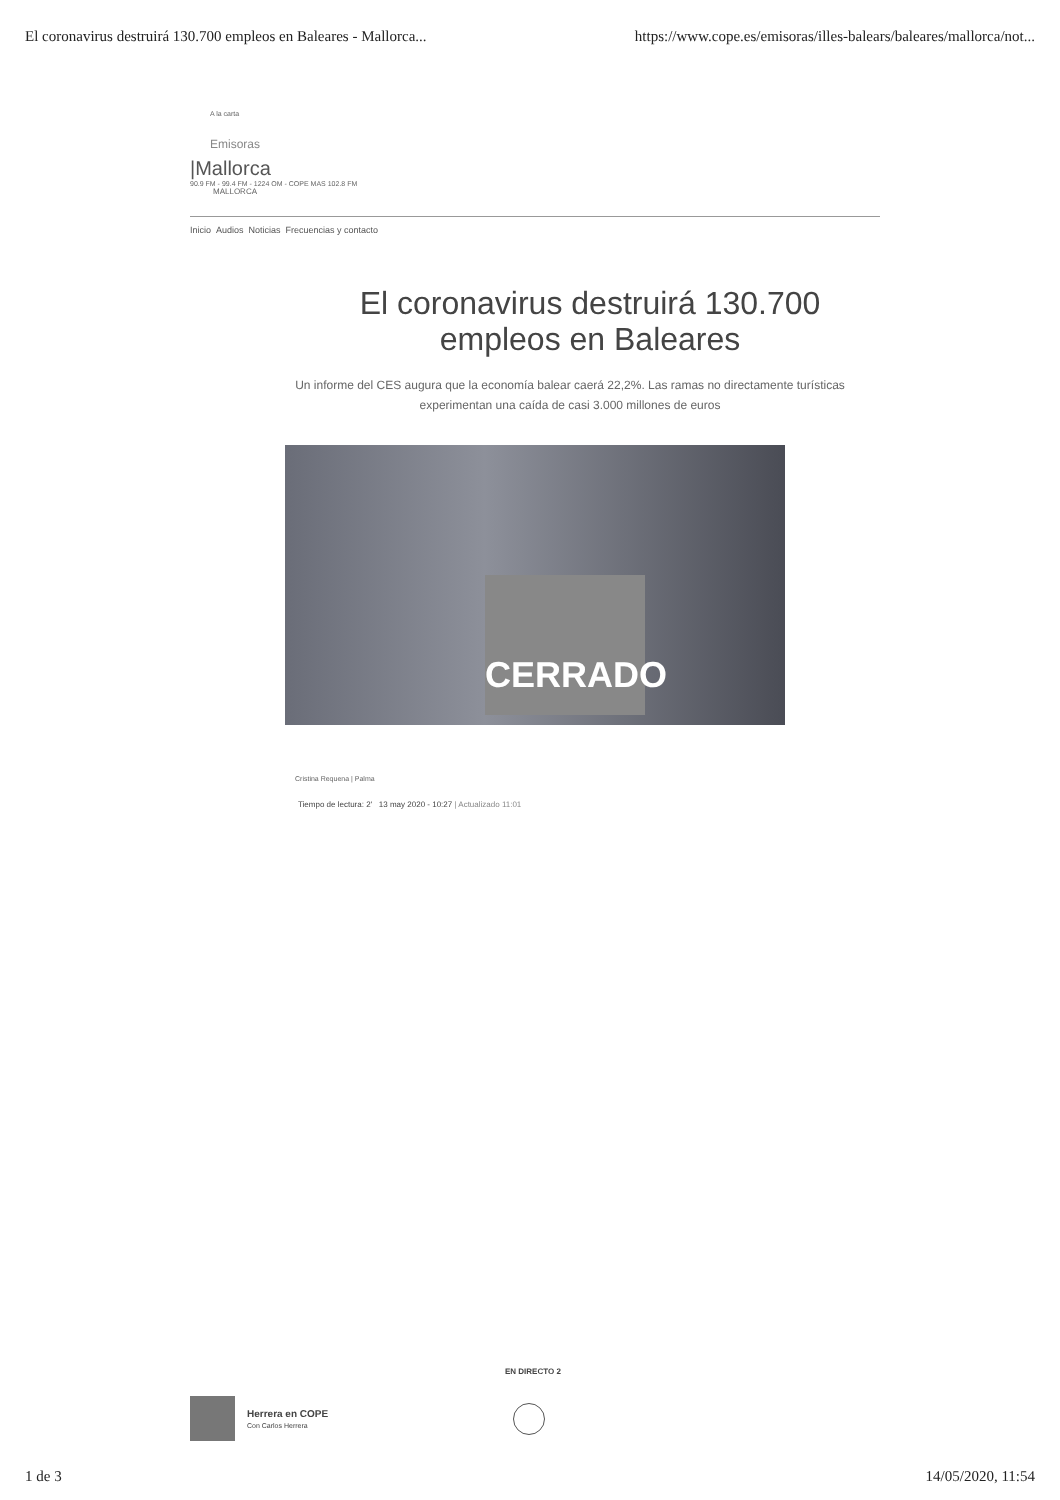El coronavirus destruirá 130.700 empleos en Baleares - Mallorca... https://www.cope.es/emisoras/illes-balears/baleares/mallorca/not...
A la carta
Emisoras
|Mallorca
90.9 FM - 99.4 FM - 1224 OM - COPE MAS 102.8 FM
MALLORCA
Inicio Audios Noticias Frecuencias y contacto
El coronavirus destruirá 130.700 empleos en Baleares
Un informe del CES augura que la economía balear caerá 22,2%. Las ramas no directamente turísticas experimentan una caída de casi 3.000 millones de euros
CERRADO
Cristina Requena | Palma
Tiempo de lectura: 2' 13 may 2020 - 10:27 | Actualizado 11:01
EN DIRECTO 2
Herrera en COPE
Con Carlos Herrera
1 de 3 14/05/2020, 11:54